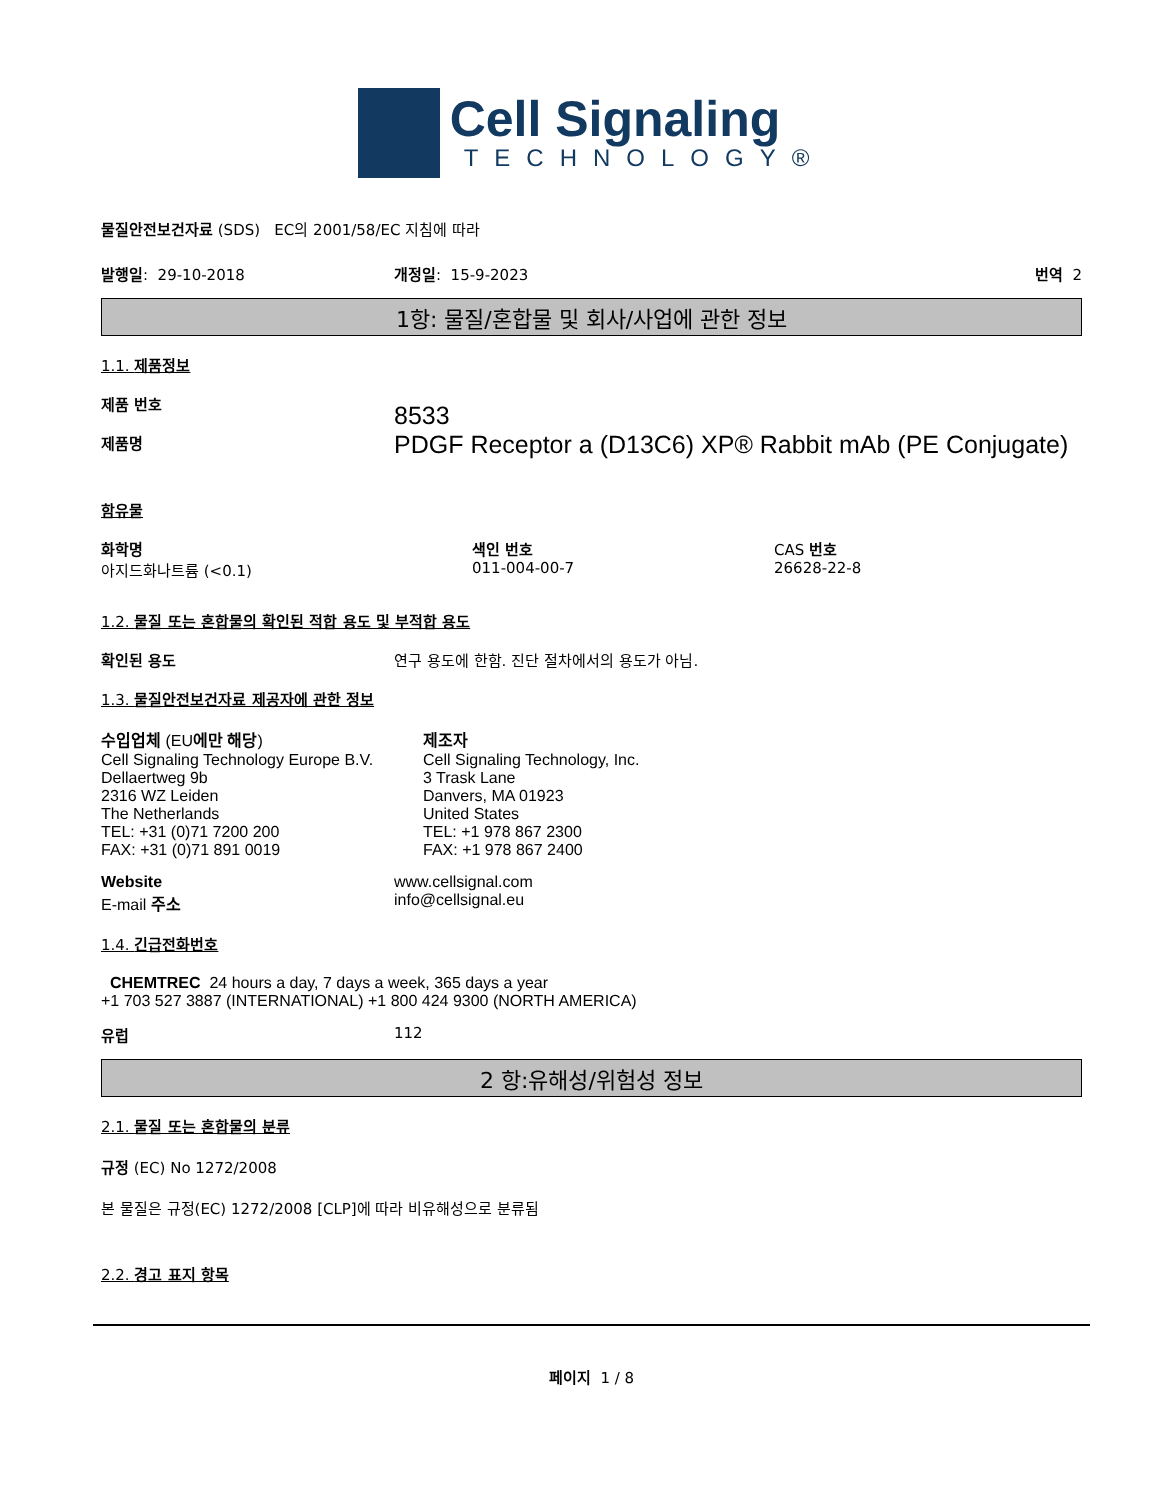Cell Signaling
TECHNOLOGY®
물질안전보건자료 (SDS) EC의 2001/58/EC 지침에 따라
발행일: 29-10-2018 개정일: 15-9-2023 번역 2
1항: 물질/혼합물 및 회사/사업에 관한 정보
1.1. 제품정보
제품 번호
제품명
8533
PDGF Receptor a (D13C6) XP® Rabbit mAb (PE Conjugate)
함유물
화학명
아지드화나트륨 (<0.1)
색인 번호
011-004-00-7
CAS 번호
26628-22-8
1.2. 물질 또는 혼합물의 확인된 적합 용도 및 부적합 용도
확인된 용도 연구 용도에 한함. 진단 절차에서의 용도가 아님.
1.3. 물질안전보건자료 제공자에 관한 정보
수입업체 (EU에만 해당)
Cell Signaling Technology Europe B.V.
Dellaertweg 9b
2316 WZ Leiden
The Netherlands
TEL: +31 (0)71 7200 200
FAX: +31 (0)71 891 0019
제조자
Cell Signaling Technology, Inc.
3 Trask Lane
Danvers, MA 01923
United States
TEL: +1 978 867 2300
FAX: +1 978 867 2400
Website
E-mail 주소
www.cellsignal.com
info@cellsignal.eu
1.4. 긴급전화번호
CHEMTREC 24 hours a day, 7 days a week, 365 days a year
+1 703 527 3887 (INTERNATIONAL) +1 800 424 9300 (NORTH AMERICA)
유럽 112
2 항:유해성/위험성 정보
2.1. 물질 또는 혼합물의 분류
규정 (EC) No 1272/2008
본 물질은 규정(EC) 1272/2008 [CLP]에 따라 비유해성으로 분류됨
2.2. 경고 표지 항목
페이지 1 / 8